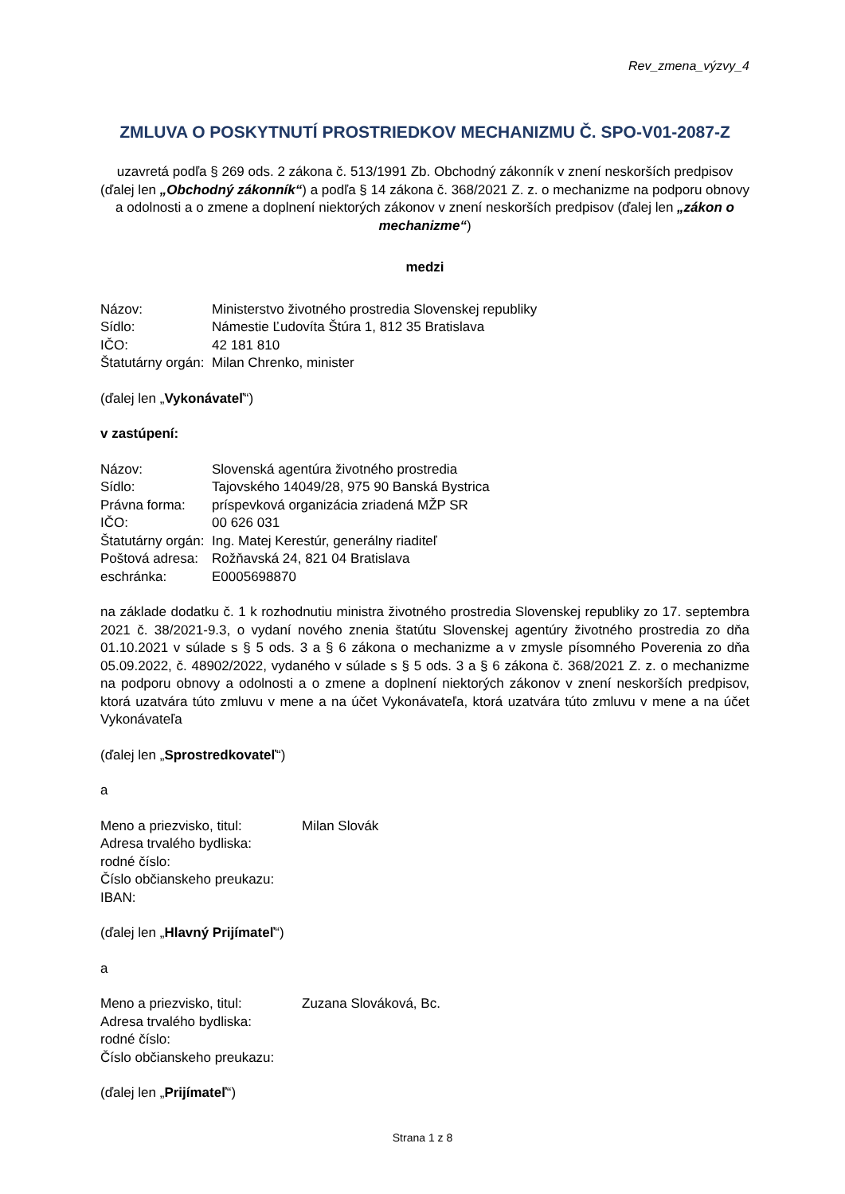Rev_zmena_výzvy_4
ZMLUVA O POSKYTNUTÍ PROSTRIEDKOV MECHANIZMU Č. SPO-V01-2087-Z
uzavretá podľa § 269 ods. 2 zákona č. 513/1991 Zb. Obchodný zákonník v znení neskorších predpisov (ďalej len „Obchodný zákonník“) a podľa § 14 zákona č. 368/2021 Z. z. o mechanizme na podporu obnovy a odolnosti a o zmene a doplnení niektorých zákonov v znení neskorších predpisov (ďalej len „zákon o mechanizme“)
medzi
| Názov: | Ministerstvo životného prostredia Slovenskej republiky |
| Sídlo: | Námestie Ľudovíta Štúra 1, 812 35 Bratislava |
| IČO: | 42 181 810 |
| Štatutárny orgán: | Milan Chrenko, minister |
(ďalej len „Vykonávateľ“)
v zastúpení:
| Názov: | Slovenská agentúra životného prostredia |
| Sídlo: | Tajovského 14049/28, 975 90 Banská Bystrica |
| Právna forma: | príspevková organizácia zriadená MŽP SR |
| IČO: | 00 626 031 |
| Štatutárny orgán: | Ing. Matej Kerestúr, generálny riaditeľ |
| Poštová adresa: | Rožňavská 24, 821 04 Bratislava |
| eschránka: | E0005698870 |
na základe dodatku č. 1 k rozhodnutiu ministra životného prostredia Slovenskej republiky zo 17. septembra 2021 č. 38/2021-9.3, o vydaní nového znenia štatútu Slovenskej agentúry životného prostredia zo dňa 01.10.2021 v súlade s § 5 ods. 3 a § 6 zákona o mechanizme a v zmysle písomného Poverenia zo dňa 05.09.2022, č. 48902/2022, vydaného v súlade s § 5 ods. 3 a § 6 zákona č. 368/2021 Z. z. o mechanizme na podporu obnovy a odolnosti a o zmene a doplnení niektorých zákonov v znení neskorších predpisov, ktorá uzatvára túto zmluvu v mene a na účet Vykonávateľa, ktorá uzatvára túto zmluvu v mene a na účet Vykonávateľa
(ďalej len „Sprostredkovateľ“)
a
| Meno a priezvisko, titul: | Milan Slovák |
| Adresa trvalého bydliska: | |
| rodné číslo: | |
| Číslo občianskeho preukazu: | |
| IBAN: | |
(ďalej len „Hlavný Prijímateľ“)
a
| Meno a priezvisko, titul: | Zuzana Slováková, Bc. |
| Adresa trvalého bydliska: | |
| rodné číslo: | |
| Číslo občianskeho preukazu: | |
(ďalej len „Prijímateľ“)
Strana 1 z 8